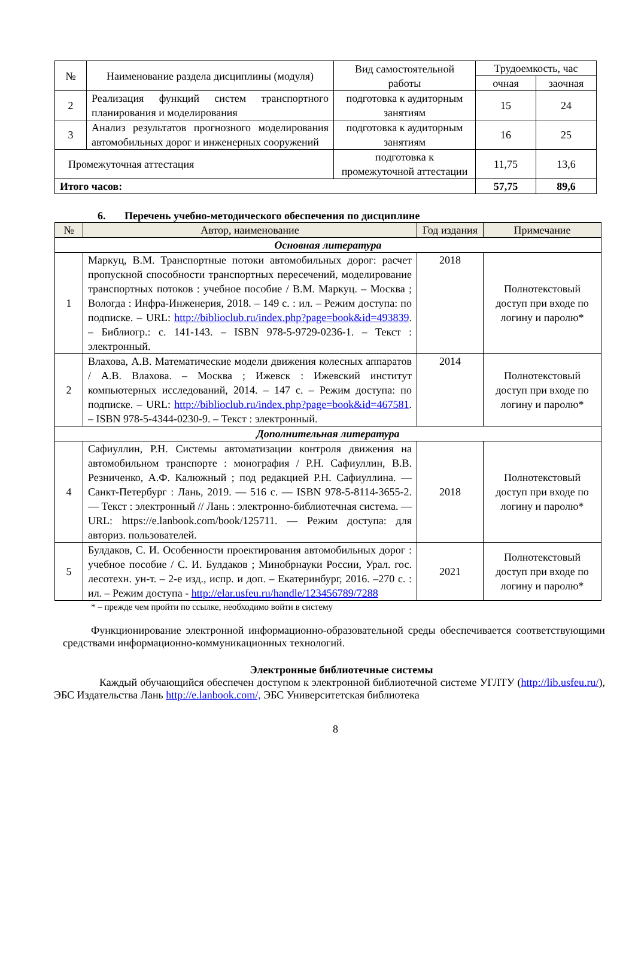| № | Наименование раздела дисциплины (модуля) | Вид самостоятельной работы | Трудоемкость, час | |
| --- | --- | --- | --- | --- |
| | | | очная | заочная |
| 2 | Реализация функций систем транспортного планирования и моделирования | подготовка к аудиторным занятиям | 15 | 24 |
| 3 | Анализ результатов прогнозного моделирования автомобильных дорог и инженерных сооружений | подготовка к аудиторным занятиям | 16 | 25 |
| Промежуточная аттестация | | подготовка к промежуточной аттестации | 11,75 | 13,6 |
| Итого часов: | | | 57,75 | 89,6 |
6. Перечень учебно-методического обеспечения по дисциплине
| № | Автор, наименование | Год издания | Примечание |
| --- | --- | --- | --- |
| Основная литература | | | |
| 1 | Маркуц, В.М. Транспортные потоки автомобильных дорог: расчет пропускной способности транспортных пересечений, моделирование транспортных потоков : учебное пособие / В.М. Маркуц. – Москва ; Вологда : Инфра-Инженерия, 2018. – 149 с. : ил. – Режим доступа: по подписке. – URL: http://biblioclub.ru/index.php?page=book&id=493839 . – Библиогр.: с. 141-143. – ISBN 978-5-9729-0236-1. – Текст : электронный. | 2018 | Полнотекстовый доступ при входе по логину и паролю* |
| 2 | Влахова, А.В. Математические модели движения колесных аппаратов / А.В. Влахова. – Москва ; Ижевск : Ижевский институт компьютерных исследований, 2014. – 147 с. – Режим доступа: по подписке. – URL: http://biblioclub.ru/index.php?page=book&id=467581 . – ISBN 978-5-4344-0230-9. – Текст : электронный. | 2014 | Полнотекстовый доступ при входе по логину и паролю* |
| Дополнительная литература | | | |
| 4 | Сафиуллин, Р.Н. Системы автоматизации контроля движения на автомобильном транспорте : монография / Р.Н. Сафиуллин, В.В. Резниченко, А.Ф. Калюжный ; под редакцией Р.Н. Сафиуллина. — Санкт-Петербург : Лань, 2019. — 516 с. — ISBN 978-5-8114-3655-2. — Текст : электронный // Лань : электронно-библиотечная система. — URL: https://e.lanbook.com/book/125711. — Режим доступа: для авториз. пользователей. | 2018 | Полнотекстовый доступ при входе по логину и паролю* |
| 5 | Булдаков, С. И. Особенности проектирования автомобильных дорог : учебное пособие / С. И. Булдаков ; Минобрнауки России, Урал. гос. лесотехн. ун-т. – 2-е изд., испр. и доп. – Екатеринбург, 2016. –270 с. : ил. – Режим доступа - http://elar.usfeu.ru/handle/123456789/7288 | 2021 | Полнотекстовый доступ при входе по логину и паролю* |
* – прежде чем пройти по ссылке, необходимо войти в систему
Функционирование электронной информационно-образовательной среды обеспечивается соответствующими средствами информационно-коммуникационных технологий.
Электронные библиотечные системы
Каждый обучающийся обеспечен доступом к электронной библиотечной системе УГЛТУ (http://lib.usfeu.ru/), ЭБС Издательства Лань http://e.lanbook.com/, ЭБС Университетская библиотека
8